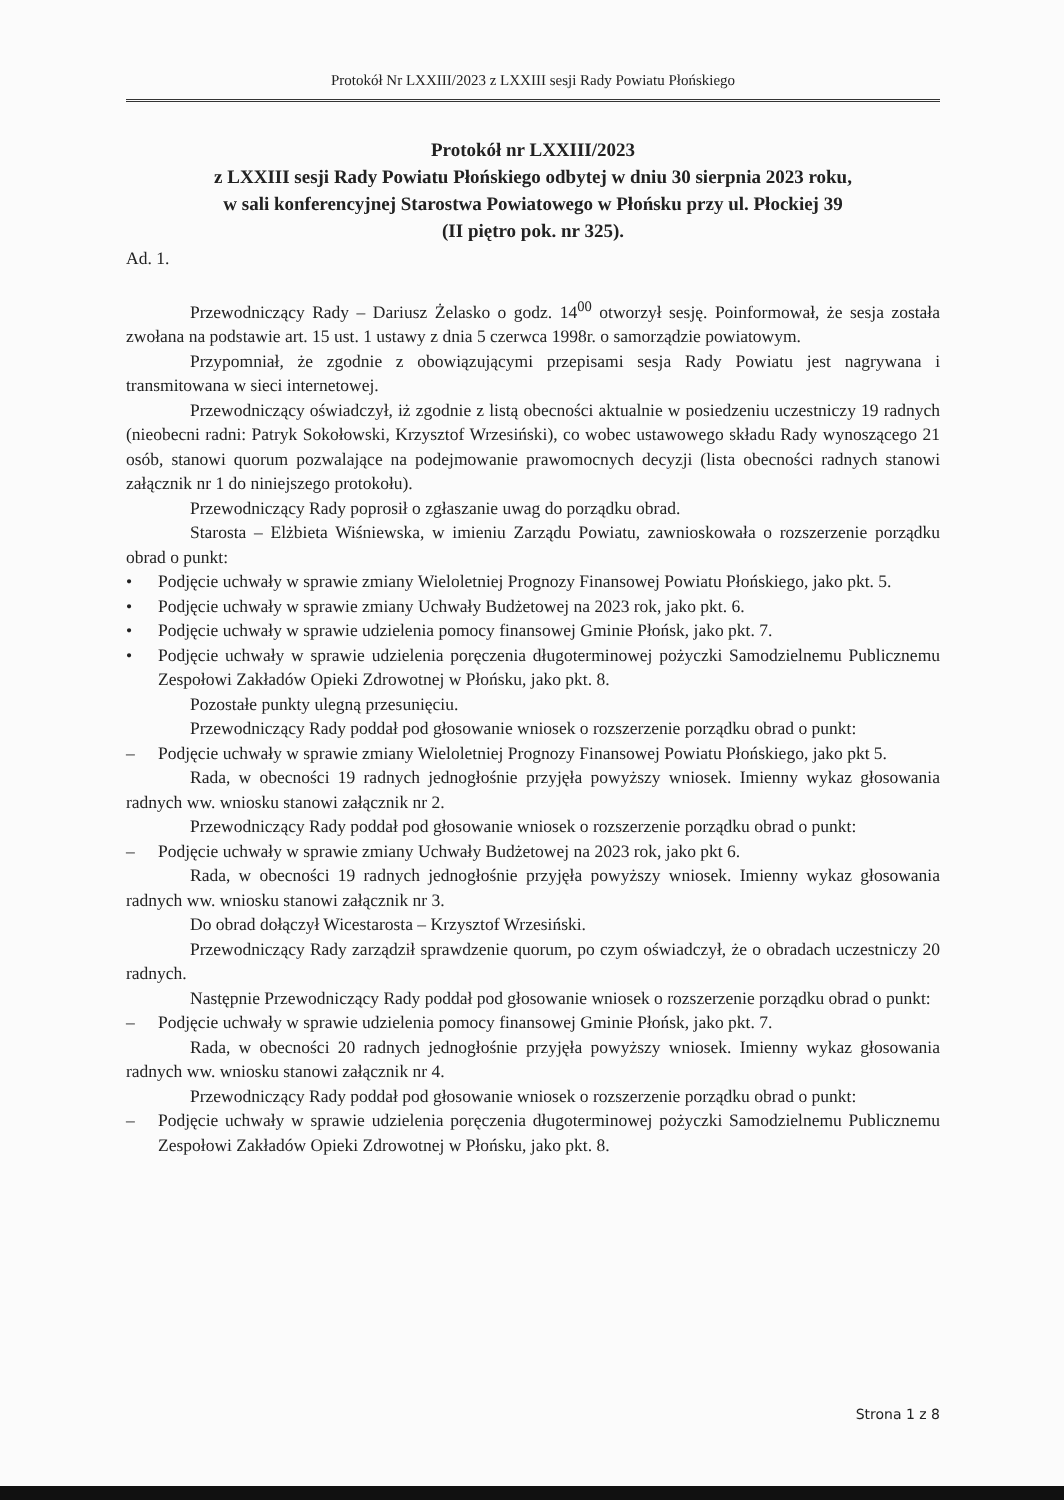Protokół Nr LXXIII/2023 z LXXIII sesji Rady Powiatu Płońskiego
Protokół nr LXXIII/2023
z LXXIII sesji Rady Powiatu Płońskiego odbytej w dniu 30 sierpnia 2023 roku,
w sali konferencyjnej Starostwa Powiatowego w Płońsku przy ul. Płockiej 39
(II piętro pok. nr 325).
Ad. 1.
Przewodniczący Rady – Dariusz Żelasko o godz. 14<sup>00</sup> otworzył sesję. Poinformował, że sesja została zwołana na podstawie art. 15 ust. 1 ustawy z dnia 5 czerwca 1998r. o samorządzie powiatowym.
Przypomniał, że zgodnie z obowiązującymi przepisami sesja Rady Powiatu jest nagrywana i transmitowana w sieci internetowej.
Przewodniczący oświadczył, iż zgodnie z listą obecności aktualnie w posiedzeniu uczestniczy 19 radnych (nieobecni radni: Patryk Sokołowski, Krzysztof Wrzesiński), co wobec ustawowego składu Rady wynoszącego 21 osób, stanowi quorum pozwalające na podejmowanie prawomocnych decyzji (lista obecności radnych stanowi załącznik nr 1 do niniejszego protokołu).
Przewodniczący Rady poprosił o zgłaszanie uwag do porządku obrad.
Starosta – Elżbieta Wiśniewska, w imieniu Zarządu Powiatu, zawnioskowała o rozszerzenie porządku obrad o punkt:
• Podjęcie uchwały w sprawie zmiany Wieloletniej Prognozy Finansowej Powiatu Płońskiego, jako pkt. 5.
• Podjęcie uchwały w sprawie zmiany Uchwały Budżetowej na 2023 rok, jako pkt. 6.
• Podjęcie uchwały w sprawie udzielenia pomocy finansowej Gminie Płońsk, jako pkt. 7.
• Podjęcie uchwały w sprawie udzielenia poręczenia długoterminowej pożyczki Samodzielnemu Publicznemu Zespołowi Zakładów Opieki Zdrowotnej w Płońsku, jako pkt. 8.
Pozostałe punkty ulegną przesunięciu.
Przewodniczący Rady poddał pod głosowanie wniosek o rozszerzenie porządku obrad o punkt:
– Podjęcie uchwały w sprawie zmiany Wieloletniej Prognozy Finansowej Powiatu Płońskiego, jako pkt 5.
Rada, w obecności 19 radnych jednogłośnie przyjęła powyższy wniosek. Imienny wykaz głosowania radnych ww. wniosku stanowi załącznik nr 2.
Przewodniczący Rady poddał pod głosowanie wniosek o rozszerzenie porządku obrad o punkt:
– Podjęcie uchwały w sprawie zmiany Uchwały Budżetowej na 2023 rok, jako pkt 6.
Rada, w obecności 19 radnych jednogłośnie przyjęła powyższy wniosek. Imienny wykaz głosowania radnych ww. wniosku stanowi załącznik nr 3.
Do obrad dołączył Wicestarosta – Krzysztof Wrzesiński.
Przewodniczący Rady zarządził sprawdzenie quorum, po czym oświadczył, że o obradach uczestniczy 20 radnych.
Następnie Przewodniczący Rady poddał pod głosowanie wniosek o rozszerzenie porządku obrad o punkt:
– Podjęcie uchwały w sprawie udzielenia pomocy finansowej Gminie Płońsk, jako pkt. 7.
Rada, w obecności 20 radnych jednogłośnie przyjęła powyższy wniosek. Imienny wykaz głosowania radnych ww. wniosku stanowi załącznik nr 4.
Przewodniczący Rady poddał pod głosowanie wniosek o rozszerzenie porządku obrad o punkt:
– Podjęcie uchwały w sprawie udzielenia poręczenia długoterminowej pożyczki Samodzielnemu Publicznemu Zespołowi Zakładów Opieki Zdrowotnej w Płońsku, jako pkt. 8.
Strona 1 z 8